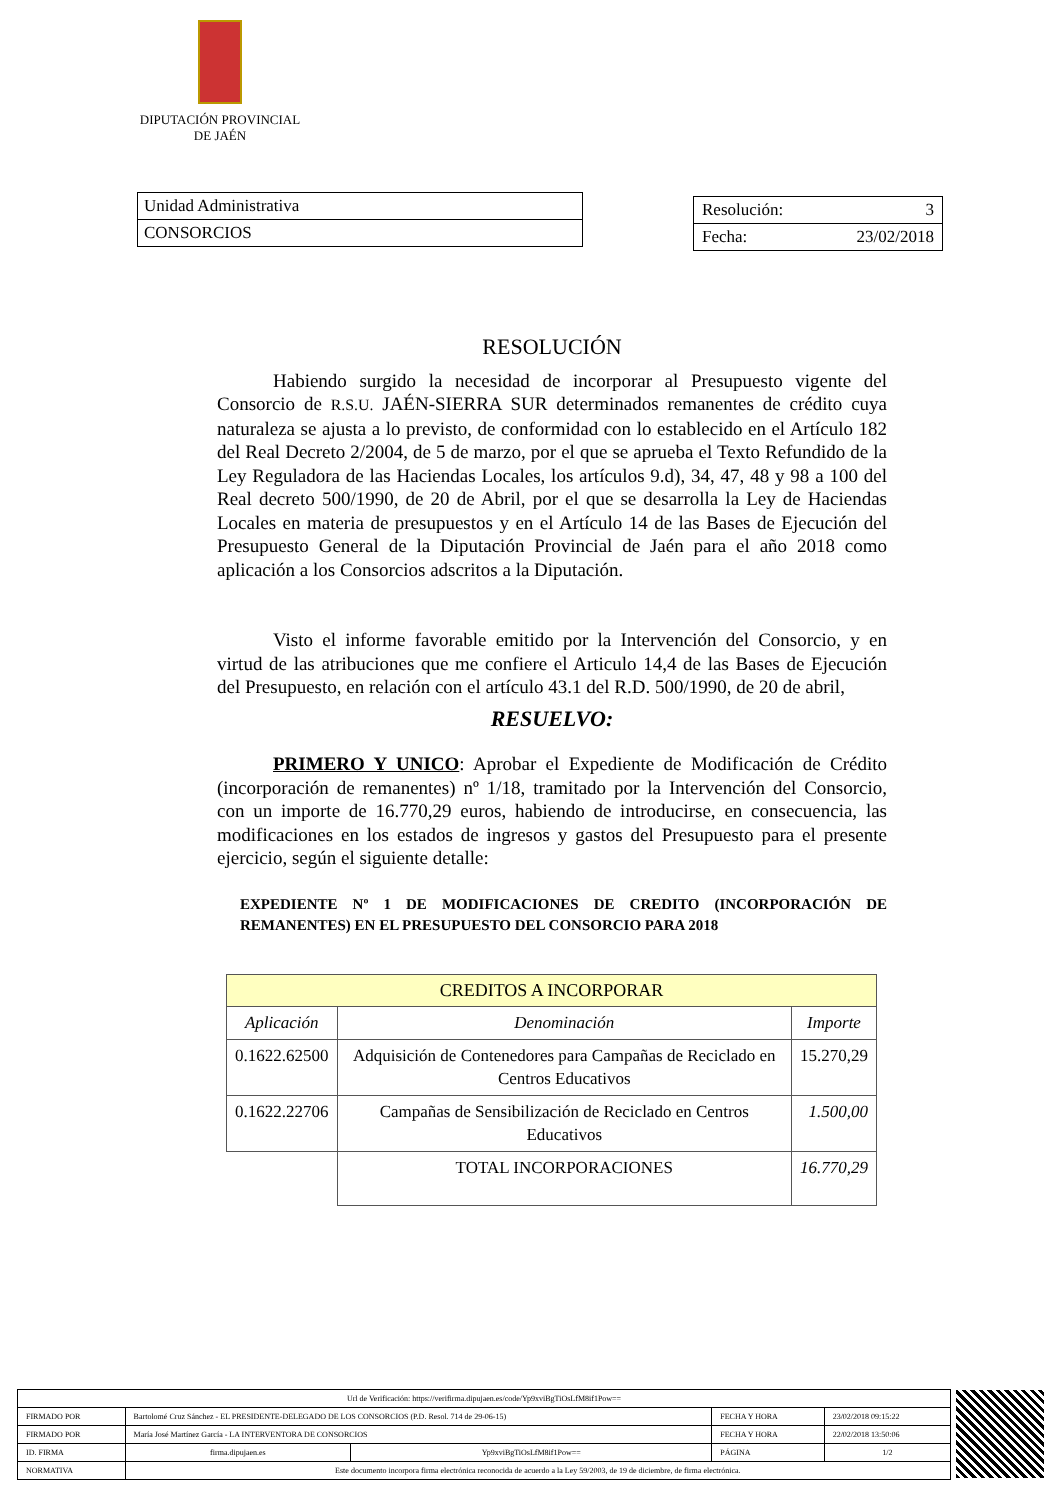DIPUTACIÓN PROVINCIAL
DE JAÉN
Unidad Administrativa
CONSORCIOS
Resolución: 3
Fecha: 23/02/2018
RESOLUCIÓN
Habiendo surgido la necesidad de incorporar al Presupuesto vigente del Consorcio de R.S.U. JAÉN-SIERRA SUR determinados remanentes de crédito cuya naturaleza se ajusta a lo previsto, de conformidad con lo establecido en el Artículo 182 del Real Decreto 2/2004, de 5 de marzo, por el que se aprueba el Texto Refundido de la Ley Reguladora de las Haciendas Locales, los artículos 9.d), 34, 47, 48 y 98 a 100 del Real decreto 500/1990, de 20 de Abril, por el que se desarrolla la Ley de Haciendas Locales en materia de presupuestos y en el Artículo 14 de las Bases de Ejecución del Presupuesto General de la Diputación Provincial de Jaén para el año 2018 como aplicación a los Consorcios adscritos a la Diputación.
Visto el informe favorable emitido por la Intervención del Consorcio, y en virtud de las atribuciones que me confiere el Articulo 14,4 de las Bases de Ejecución del Presupuesto, en relación con el artículo 43.1 del R.D. 500/1990, de 20 de abril,
RESUELVO:
PRIMERO Y UNICO: Aprobar el Expediente de Modificación de Crédito (incorporación de remanentes) nº 1/18, tramitado por la Intervención del Consorcio, con un importe de 16.770,29 euros, habiendo de introducirse, en consecuencia, las modificaciones en los estados de ingresos y gastos del Presupuesto para el presente ejercicio, según el siguiente detalle:
EXPEDIENTE Nº 1 DE MODIFICACIONES DE CREDITO (INCORPORACIÓN DE REMANENTES) EN EL PRESUPUESTO DEL CONSORCIO PARA 2018
| CREDITOS A INCORPORAR | | |
| Aplicación | Denominación | Importe |
| 0.1622.62500 | Adquisición de Contenedores para Campañas de Reciclado en Centros Educativos | 15.270,29 |
| 0.1622.22706 | Campañas de Sensibilización de Reciclado en Centros Educativos | 1.500,00 |
| | TOTAL INCORPORACIONES | 16.770,29 |
| Url de Verificación: https://verifirma.dipujaen.es/code/Yp9xviBgTiOsLfM8if1Pow== | | | | |
| FIRMADO POR | Bartolomé Cruz Sánchez - EL PRESIDENTE-DELEGADO DE LOS CONSORCIOS (P.D. Resol. 714 de 29-06-15) | | FECHA Y HORA | 23/02/2018 09:15:22 |
| FIRMADO POR | María José Martínez García - LA INTERVENTORA DE CONSORCIOS | | FECHA Y HORA | 22/02/2018 13:50:06 |
| ID. FIRMA | firma.dipujaen.es | Yp9xviBgTiOsLfM8if1Pow== | PÁGINA | 1/2 |
| NORMATIVA | Este documento incorpora firma electrónica reconocida de acuerdo a la Ley 59/2003, de 19 de diciembre, de firma electrónica. | | | |